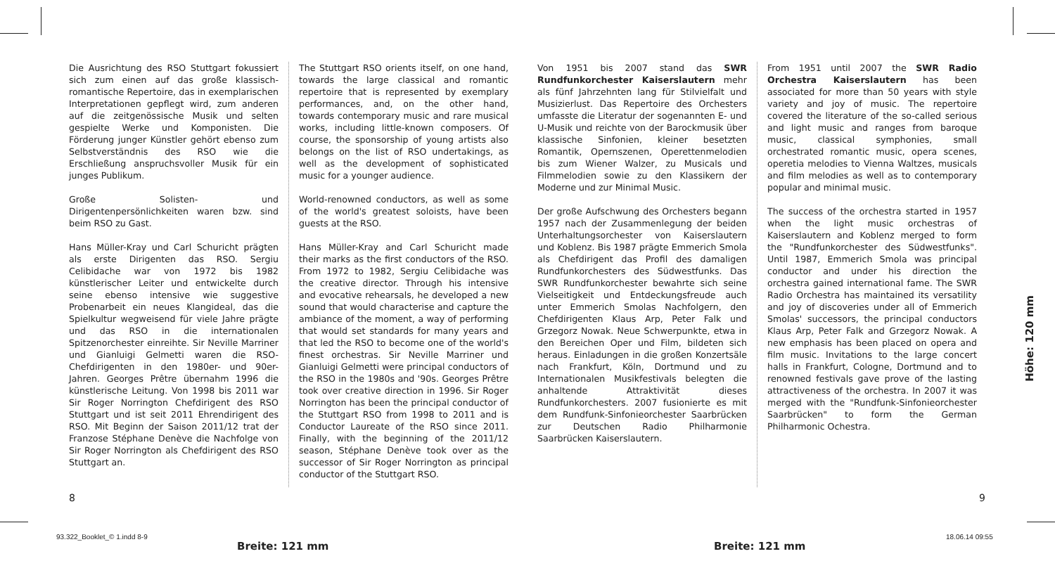Die Ausrichtung des RSO Stuttgart fokussiert sich zum einen auf das große klassisch-romantische Repertoire, das in exemplarischen Interpretationen gepflegt wird, zum anderen auf die zeitgenössische Musik und selten gespielte Werke und Komponisten. Die Förderung junger Künstler gehört ebenso zum Selbstverständnis des RSO wie die Erschließung anspruchsvoller Musik für ein junges Publikum.
Große Solisten- und Dirigentenpersönlichkeiten waren bzw. sind beim RSO zu Gast.
Hans Müller-Kray und Carl Schuricht prägten als erste Dirigenten das RSO. Sergiu Celibidache war von 1972 bis 1982 künstlerischer Leiter und entwickelte durch seine ebenso intensive wie suggestive Probenarbeit ein neues Klangideal, das die Spielkultur wegweisend für viele Jahre prägte und das RSO in die internationalen Spitzenorchester einreihte. Sir Neville Marriner und Gianluigi Gelmetti waren die RSO-Chefdirigenten in den 1980er- und 90er-Jahren. Georges Prêtre übernahm 1996 die künstlerische Leitung. Von 1998 bis 2011 war Sir Roger Norrington Chefdirigent des RSO Stuttgart und ist seit 2011 Ehrendirigent des RSO. Mit Beginn der Saison 2011/12 trat der Franzose Stéphane Denève die Nachfolge von Sir Roger Norrington als Chefdirigent des RSO Stuttgart an.
The Stuttgart RSO orients itself, on one hand, towards the large classical and romantic repertoire that is represented by exemplary performances, and, on the other hand, towards contemporary music and rare musical works, including little-known composers. Of course, the sponsorship of young artists also belongs on the list of RSO undertakings, as well as the development of sophisticated music for a younger audience.
World-renowned conductors, as well as some of the world's greatest soloists, have been guests at the RSO.
Hans Müller-Kray and Carl Schuricht made their marks as the first conductors of the RSO. From 1972 to 1982, Sergiu Celibidache was the creative director. Through his intensive and evocative rehearsals, he developed a new sound that would characterise and capture the ambiance of the moment, a way of performing that would set standards for many years and that led the RSO to become one of the world's finest orchestras. Sir Neville Marriner und Gianluigi Gelmetti were principal conductors of the RSO in the 1980s and '90s. Georges Prêtre took over creative direction in 1996. Sir Roger Norrington has been the principal conductor of the Stuttgart RSO from 1998 to 2011 and is Conductor Laureate of the RSO since 2011. Finally, with the beginning of the 2011/12 season, Stéphane Denève took over as the successor of Sir Roger Norrington as principal conductor of the Stuttgart RSO.
Von 1951 bis 2007 stand das SWR Rundfunkorchester Kaiserslautern mehr als fünf Jahrzehnten lang für Stilvielfalt und Musizierlust. Das Repertoire des Orchesters umfasste die Literatur der sogenannten E- und U-Musik und reichte von der Barockmusik über klassische Sinfonien, kleiner besetzten Romantik, Opernszenen, Operettenmelodien bis zum Wiener Walzer, zu Musicals und Filmmelodien sowie zu den Klassikern der Moderne und zur Minimal Music.
Der große Aufschwung des Orchesters begann 1957 nach der Zusammenlegung der beiden Unterhaltungsorchester von Kaiserslautern und Koblenz. Bis 1987 prägte Emmerich Smola als Chefdirigent das Profil des damaligen Rundfunkorchesters des Südwestfunks. Das SWR Rundfunkorchester bewahrte sich seine Vielseitigkeit und Entdeckungsfreude auch unter Emmerich Smolas Nachfolgern, den Chefdirigenten Klaus Arp, Peter Falk und Grzegorz Nowak. Neue Schwerpunkte, etwa in den Bereichen Oper und Film, bildeten sich heraus. Einladungen in die großen Konzertsäle nach Frankfurt, Köln, Dortmund und zu Internationalen Musikfestivals belegten die anhaltende Attraktivität dieses Rundfunkorchesters. 2007 fusionierte es mit dem Rundfunk-Sinfonieorchester Saarbrücken zur Deutschen Radio Philharmonie Saarbrücken Kaiserslautern.
From 1951 until 2007 the SWR Radio Orchestra Kaiserslautern has been associated for more than 50 years with style variety and joy of music. The repertoire covered the literature of the so-called serious and light music and ranges from baroque music, classical symphonies, small orchestrated romantic music, opera scenes, operetia melodies to Vienna Waltzes, musicals and film melodies as well as to contemporary popular and minimal music.
The success of the orchestra started in 1957 when the light music orchestras of Kaiserslautern and Koblenz merged to form the "Rundfunkorchester des Südwestfunks". Until 1987, Emmerich Smola was principal conductor and under his direction the orchestra gained international fame. The SWR Radio Orchestra has maintained its versatility and joy of discoveries under all of Emmerich Smolas' successors, the principal conductors Klaus Arp, Peter Falk and Grzegorz Nowak. A new emphasis has been placed on opera and film music. Invitations to the large concert halls in Frankfurt, Cologne, Dortmund and to renowned festivals gave prove of the lasting attractiveness of the orchestra. In 2007 it was merged with the "Rundfunk-Sinfonieorchester Saarbrücken" to form the German Philharmonic Ochestra.
8 9
93.322_Booklet_© 1.indd 8-9
Breite: 121 mm Breite: 121 mm
18.06.14 09:55
Höhe: 120 mm